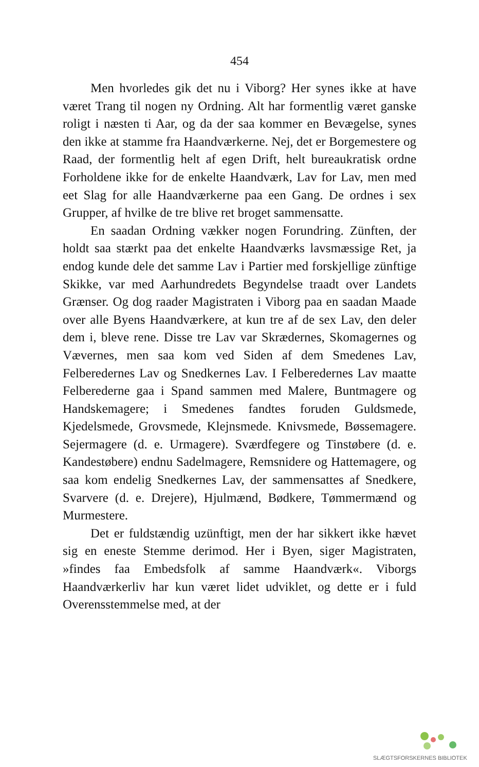454
Men hvorledes gik det nu i Viborg? Her synes ikke at have været Trang til nogen ny Ordning. Alt har formentlig været ganske roligt i næsten ti Aar, og da der saa kommer en Bevægelse, synes den ikke at stamme fra Haandværkerne. Nej, det er Borgemestere og Raad, der formentlig helt af egen Drift, helt bureaukratisk ordne Forholdene ikke for de enkelte Haandværk, Lav for Lav, men med eet Slag for alle Haandværkerne paa een Gang. De ordnes i sex Grupper, af hvilke de tre blive ret broget sammensatte.
En saadan Ordning vækker nogen Forundring. Zünften, der holdt saa stærkt paa det enkelte Haandværks lavsmæssige Ret, ja endog kunde dele det samme Lav i Partier med forskjellige zünftige Skikke, var med Aarhundredets Begyndelse traadt over Landets Grænser. Og dog raader Magistraten i Viborg paa en saadan Maade over alle Byens Haandværkere, at kun tre af de sex Lav, den deler dem i, bleve rene. Disse tre Lav var Skrædernes, Skomagernes og Vævernes, men saa kom ved Siden af dem Smedenes Lav, Felberedernes Lav og Snedkernes Lav. I Felberedernes Lav maatte Felberederne gaa i Spand sammen med Malere, Buntmagere og Handskemagere; i Smedenes fandtes foruden Guldsmede, Kjedelsmede, Grovsmede, Klejnsmede. Knivsmede, Bøssemagere. Sejermagere (d. e. Urmagere). Sværdfegere og Tinstøbere (d. e. Kandestøbere) endnu Sadelmagere, Remsnidere og Hattemagere, og saa kom endelig Snedkernes Lav, der sammensattes af Snedkere, Svarvere (d. e. Drejere), Hjulmænd, Bødkere, Tømmermænd og Murmestere.
Det er fuldstændig uzünftigt, men der har sikkert ikke hævet sig en eneste Stemme derimod. Her i Byen, siger Magistraten, »findes faa Embedsfolk af samme Haandværk«. Viborgs Haandværkerliv har kun været lidet udviklet, og dette er i fuld Overensstemmelse med, at der
SLÆGTSFORSKERNES BIBLIOTEK